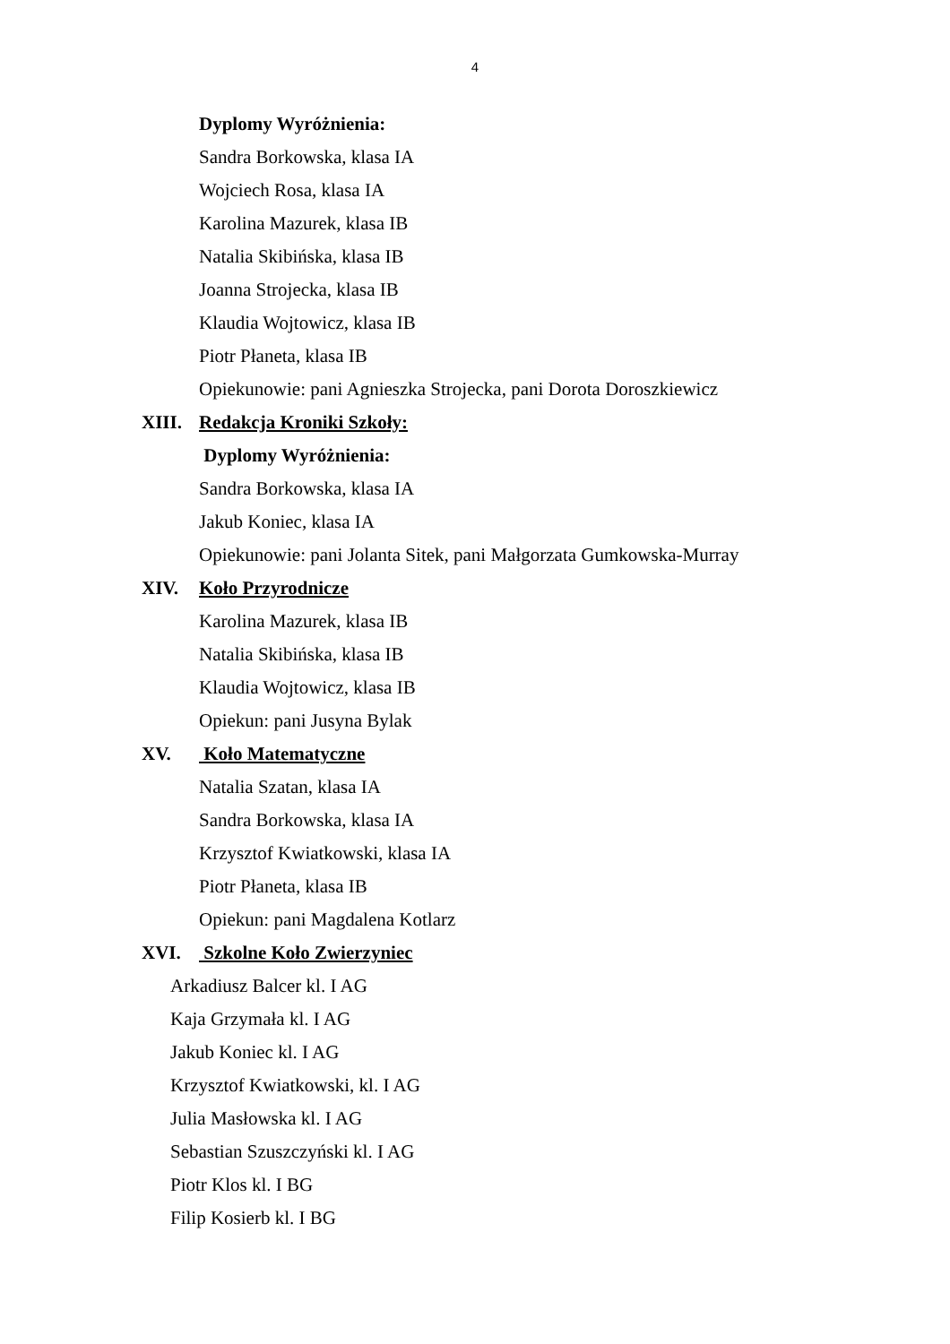4
Dyplomy Wyróżnienia:
Sandra Borkowska, klasa IA
Wojciech Rosa, klasa IA
Karolina Mazurek, klasa IB
Natalia Skibińska, klasa IB
Joanna Strojecka, klasa IB
Klaudia Wojtowicz, klasa IB
Piotr Płaneta, klasa IB
Opiekunowie: pani Agnieszka Strojecka, pani Dorota Doroszkiewicz
XIII. Redakcja Kroniki Szkoły:
Dyplomy Wyróżnienia:
Sandra Borkowska, klasa IA
Jakub Koniec, klasa IA
Opiekunowie: pani Jolanta Sitek, pani Małgorzata Gumkowska-Murray
XIV. Koło Przyrodnicze
Karolina Mazurek, klasa IB
Natalia Skibińska, klasa IB
Klaudia Wojtowicz, klasa IB
Opiekun: pani Jusyna Bylak
XV. Koło Matematyczne
Natalia Szatan, klasa IA
Sandra Borkowska, klasa IA
Krzysztof Kwiatkowski, klasa IA
Piotr Płaneta, klasa IB
Opiekun: pani Magdalena Kotlarz
XVI. Szkolne Koło Zwierzyniec
Arkadiusz Balcer kl. I AG
Kaja Grzymała kl. I AG
Jakub Koniec kl. I AG
Krzysztof Kwiatkowski, kl. I AG
Julia Masłowska kl. I AG
Sebastian Szuszczyński kl. I AG
Piotr Klos kl. I BG
Filip Kosierb kl. I BG